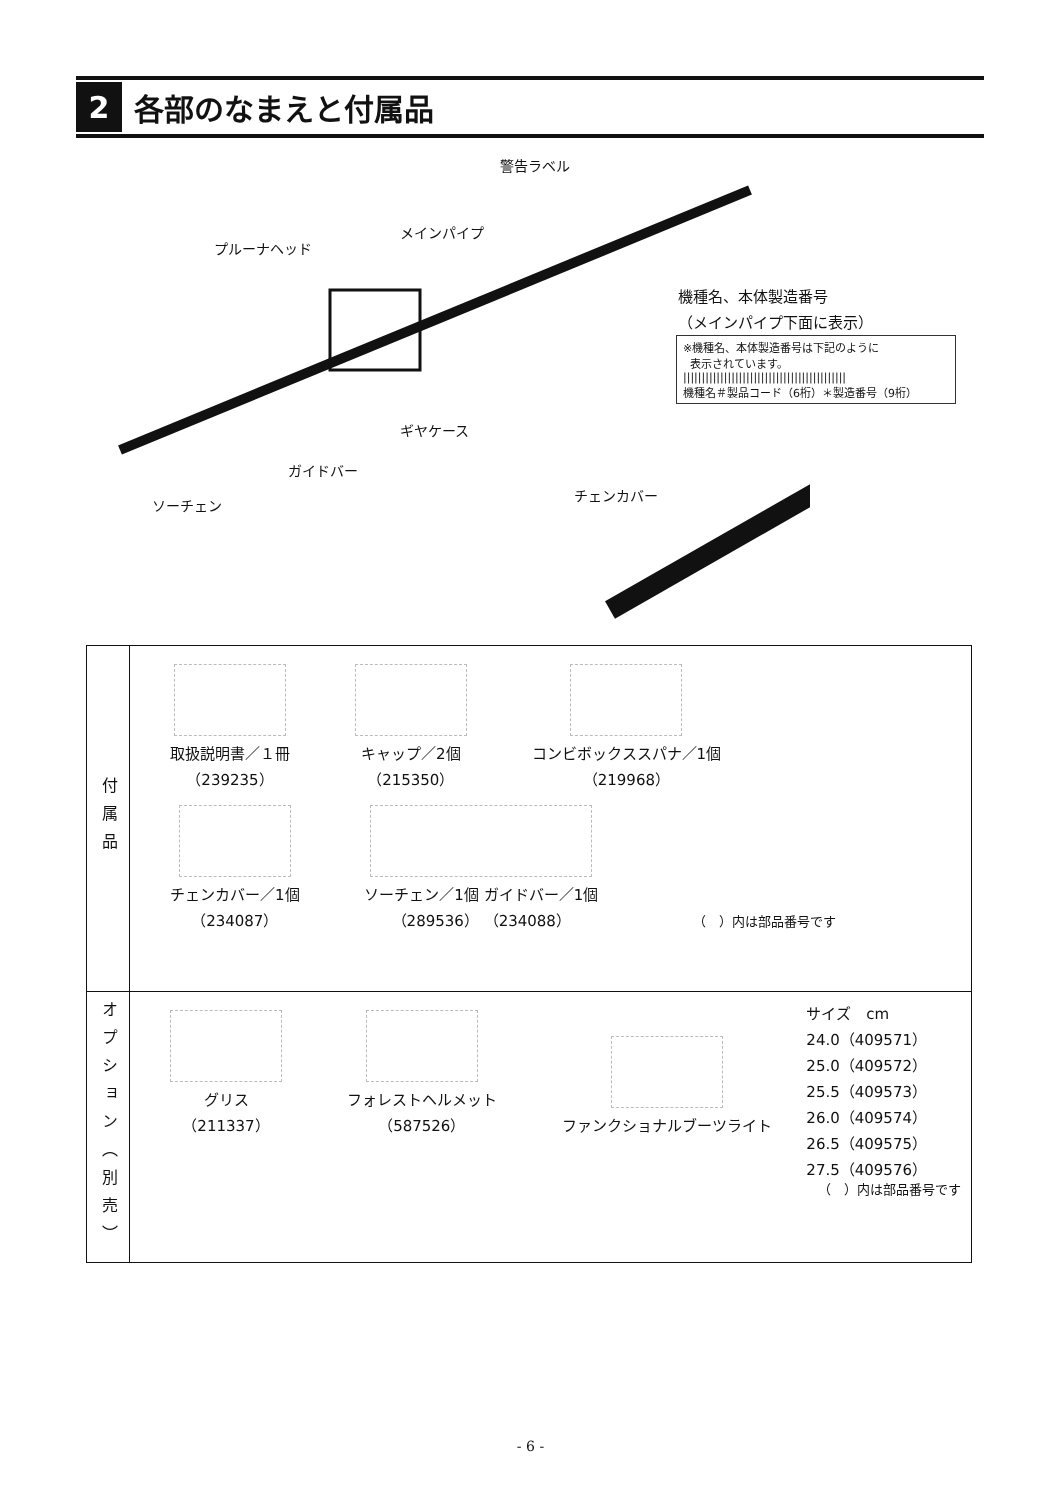2
各部のなまえと付属品
警告ラベル
メインパイプ
プルーナヘッド
機種名、本体製造番号
（メインパイプ下面に表示）
※機種名、本体製造番号は下記のように
表示されています。
||||||||||||||||||||||||||||||||||||||||||||
機種名＃製品コード（6桁）＊製造番号（9桁）
ギヤケース
ガイドバー
ソーチェン
チェンカバー
| 付属品 | 取扱説明書／１冊 （239235） キャップ／2個 （215350） コンビボックススパナ／1個 （219968） チェンカバー／1個 （234087） ソーチェン／1個 ガイドバー／1個 （289536） （234088） （ ）内は部品番号です |
| オプション（別売） | グリス （211337） フォレストヘルメット （587526） ファンクショナルブーツライト サイズ cm 24.0（409571） 25.0（409572） 25.5（409573） 26.0（409574） 26.5（409575） 27.5（409576） （ ）内は部品番号です |
- 6 -